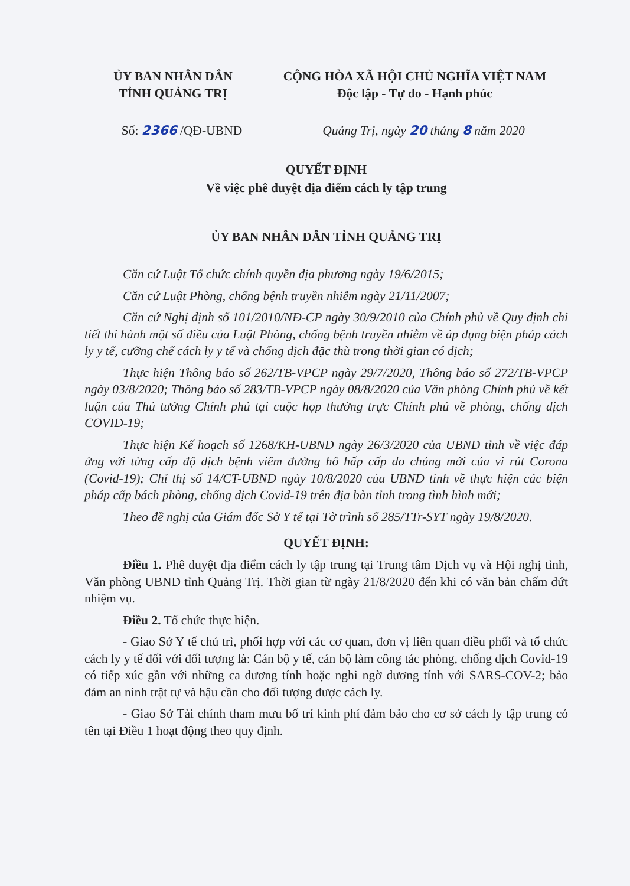ỦY BAN NHÂN DÂN
TỈNH QUẢNG TRỊ
CỘNG HÒA XÃ HỘI CHỦ NGHĨA VIỆT NAM
Độc lập - Tự do - Hạnh phúc
Số: 2366 /QĐ-UBND Quảng Trị, ngày 20 tháng 8 năm 2020
QUYẾT ĐỊNH
Về việc phê duyệt địa điểm cách ly tập trung
ỦY BAN NHÂN DÂN TỈNH QUẢNG TRỊ
Căn cứ Luật Tổ chức chính quyền địa phương ngày 19/6/2015;
Căn cứ Luật Phòng, chống bệnh truyền nhiễm ngày 21/11/2007;
Căn cứ Nghị định số 101/2010/NĐ-CP ngày 30/9/2010 của Chính phủ về Quy định chi tiết thi hành một số điều của Luật Phòng, chống bệnh truyền nhiễm về áp dụng biện pháp cách ly y tế, cưỡng chế cách ly y tế và chống dịch đặc thù trong thời gian có dịch;
Thực hiện Thông báo số 262/TB-VPCP ngày 29/7/2020, Thông báo số 272/TB-VPCP ngày 03/8/2020; Thông báo số 283/TB-VPCP ngày 08/8/2020 của Văn phòng Chính phủ về kết luận của Thủ tướng Chính phủ tại cuộc họp thường trực Chính phủ về phòng, chống dịch COVID-19;
Thực hiện Kế hoạch số 1268/KH-UBND ngày 26/3/2020 của UBND tỉnh về việc đáp ứng với từng cấp độ dịch bệnh viêm đường hô hấp cấp do chủng mới của vi rút Corona (Covid-19); Chỉ thị số 14/CT-UBND ngày 10/8/2020 của UBND tỉnh về thực hiện các biện pháp cấp bách phòng, chống dịch Covid-19 trên địa bàn tỉnh trong tình hình mới;
Theo đề nghị của Giám đốc Sở Y tế tại Tờ trình số 285/TTr-SYT ngày 19/8/2020.
QUYẾT ĐỊNH:
Điều 1. Phê duyệt địa điểm cách ly tập trung tại Trung tâm Dịch vụ và Hội nghị tỉnh, Văn phòng UBND tỉnh Quảng Trị. Thời gian từ ngày 21/8/2020 đến khi có văn bản chấm dứt nhiệm vụ.
Điều 2. Tổ chức thực hiện.
- Giao Sở Y tế chủ trì, phối hợp với các cơ quan, đơn vị liên quan điều phối và tổ chức cách ly y tế đối với đối tượng là: Cán bộ y tế, cán bộ làm công tác phòng, chống dịch Covid-19 có tiếp xúc gần với những ca dương tính hoặc nghi ngờ dương tính với SARS-COV-2; bảo đảm an ninh trật tự và hậu cần cho đối tượng được cách ly.
- Giao Sở Tài chính tham mưu bố trí kinh phí đảm bảo cho cơ sở cách ly tập trung có tên tại Điều 1 hoạt động theo quy định.